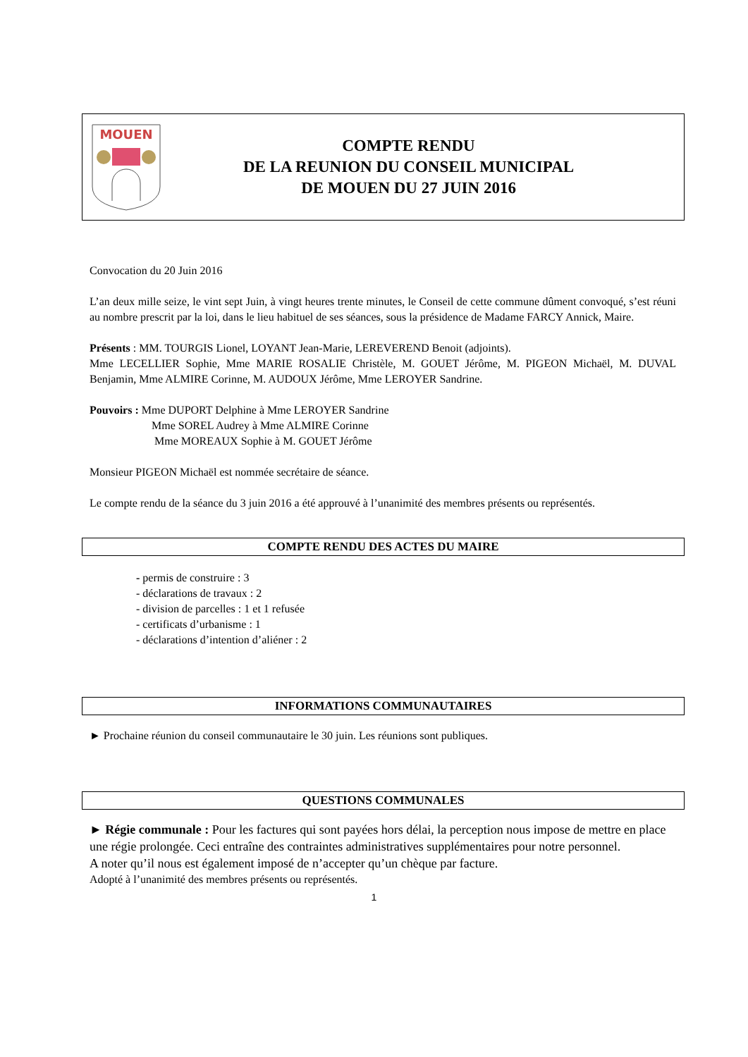MOUEN
COMPTE RENDU
DE LA REUNION DU CONSEIL MUNICIPAL
DE MOUEN DU 27 JUIN 2016
Convocation du 20 Juin 2016
L’an deux mille seize, le vint sept Juin, à vingt heures trente minutes, le Conseil de cette commune dûment convoqué, s’est réuni au nombre prescrit par la loi, dans le lieu habituel de ses séances, sous la présidence de Madame FARCY Annick, Maire.
Présents : MM. TOURGIS Lionel, LOYANT Jean-Marie, LEREVEREND Benoit (adjoints).
Mme LECELLIER Sophie, Mme MARIE ROSALIE Christèle, M. GOUET Jérôme, M. PIGEON Michaël, M. DUVAL Benjamin, Mme ALMIRE Corinne, M. AUDOUX Jérôme, Mme LEROYER Sandrine.
Pouvoirs : Mme DUPORT Delphine à Mme LEROYER Sandrine
Mme SOREL Audrey à Mme ALMIRE Corinne
Mme MOREAUX Sophie à M. GOUET Jérôme
Monsieur PIGEON Michaël est nommée secrétaire de séance.
Le compte rendu de la séance du 3 juin 2016 a été approuvé à l’unanimité des membres présents ou représentés.
COMPTE RENDU DES ACTES DU MAIRE
- permis de construire : 3
- déclarations de travaux : 2
- division de parcelles : 1 et 1 refusée
- certificats d’urbanisme : 1
- déclarations d’intention d’aliéner : 2
INFORMATIONS COMMUNAUTAIRES
► Prochaine réunion du conseil communautaire le 30 juin. Les réunions sont publiques.
QUESTIONS COMMUNALES
► Régie communale : Pour les factures qui sont payées hors délai, la perception nous impose de mettre en place une régie prolongée. Ceci entraîne des contraintes administratives supplémentaires pour notre personnel.
A noter qu’il nous est également imposé de n’accepter qu’un chèque par facture.
Adopté à l’unanimité des membres présents ou représentés.
1